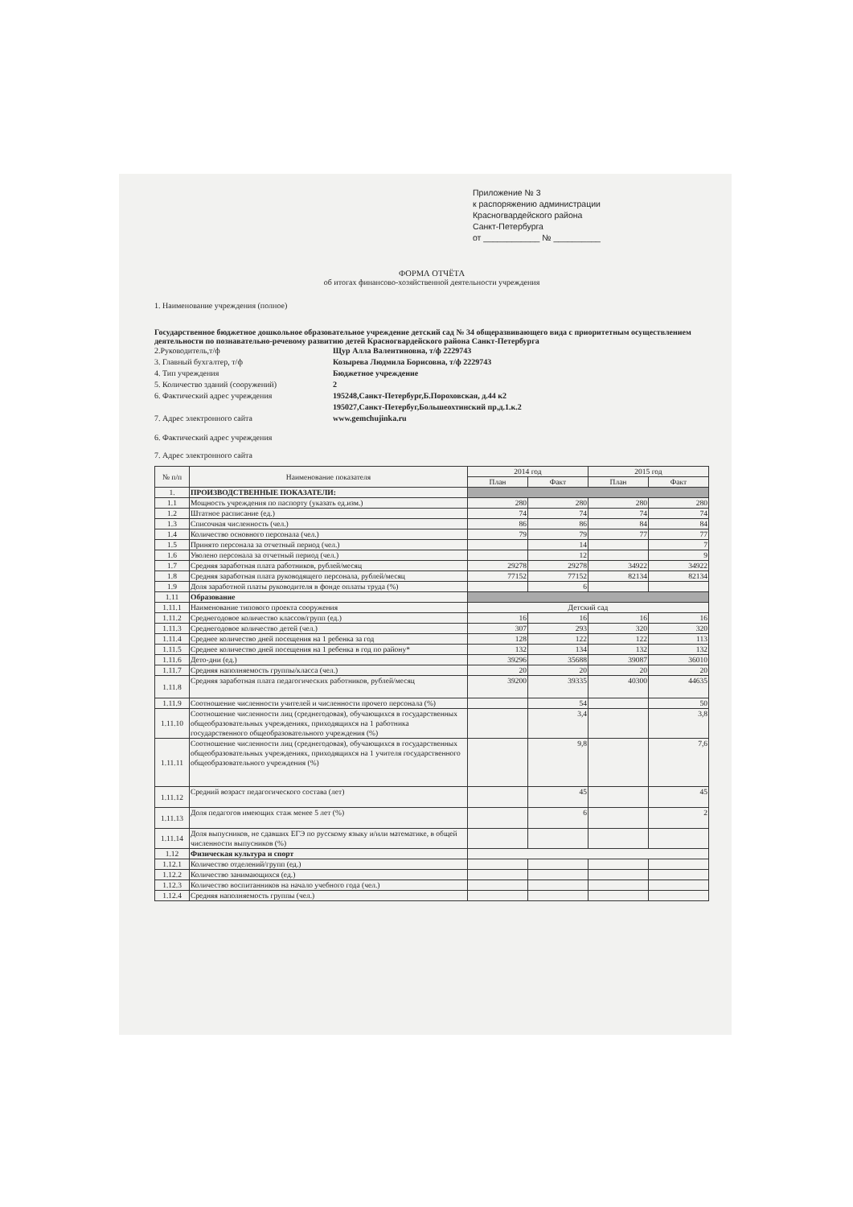Приложение № 3
к распоряжению администрации
Красногвардейского района
Санкт-Петербурга
от ____________ № __________
ФОРМА ОТЧЁТА
об итогах финансово-хозяйственной деятельности учреждения
1. Наименование учреждения (полное)
Государственное бюджетное дошкольное образовательное учреждение детский сад № 34 общеразвивающего вида с приоритетным осуществлением деятельности по познавательно-речевому развитию детей Красногвардейского района Санкт-Петербурга
2.Руководитель,т/ф Щур Алла Валентиновна, т/ф 2229743
3. Главный бухгалтер, т/ф Козырева Людмила Борисовна, т/ф 2229743
4. Тип учреждения Бюджетное учреждение
5. Количество зданий (сооружений) 2
6. Фактический адрес учреждения 195248,Санкт-Петербург,Б.Пороховская, д.44 к2
195027,Санкт-Петербуг,Большеохтинский пр,д.1.к.2
7. Адрес электронного сайта www.gemchujinka.ru
6. Фактический адрес учреждения
7. Адрес электронного сайта
| № п/п | Наименование показателя | 2014 год | | 2015 год | |
| --- | --- | --- | --- | --- | --- |
| | | План | Факт | План | Факт |
| 1. | ПРОИЗВОДСТВЕННЫЕ ПОКАЗАТЕЛИ: | | | | |
| 1.1 | Мощность учреждения по паспорту (указать ед.изм.) | 280 | 280 | 280 | 280 |
| 1.2 | Штатное расписание (ед.) | 74 | 74 | 74 | 74 |
| 1.3 | Списочная численность (чел.) | 86 | 86 | 84 | 84 |
| 1.4 | Количество основного персонала (чел.) | 79 | 79 | 77 | 77 |
| 1.5 | Принято персонала за отчетный период (чел.) | | 14 | | 7 |
| 1.6 | Уволено персонала за отчетный период (чел.) | | 12 | | 9 |
| 1.7 | Средняя заработная плата работников, рублей/месяц | 29278 | 29278 | 34922 | 34922 |
| 1.8 | Средняя заработная плата руководящего персонала, рублей/месяц | 77152 | 77152 | 82134 | 82134 |
| 1.9 | Доля заработной платы руководителя в фонде оплаты труда (%) | | 6 | | |
| 1.11 | Образование | | | | |
| 1.11.1 | Наименование типового проекта сооружения | Детский сад | | | |
| 1.11.2 | Среднегодовое количество классов/групп (ед.) | 16 | 16 | 16 | 16 |
| 1.11.3 | Среднегодовое количество детей (чел.) | 307 | 293 | 320 | 320 |
| 1.11.4 | Среднее количество дней посещения на 1 ребенка за год | 128 | 122 | 122 | 113 |
| 1.11.5 | Среднее количество дней посещения на 1 ребенка в год по району* | 132 | 134 | 132 | 132 |
| 1.11.6 | Дето-дни (ед.) | 39296 | 35688 | 39087 | 36010 |
| 1.11.7 | Средняя наполняемость группы/класса (чел.) | 20 | 20 | 20 | 20 |
| 1.11.8 | Средняя заработная плата педагогических работников, рублей/месяц | 39200 | 39335 | 40300 | 44635 |
| 1.11.9 | Соотношение численности учителей и численности прочего персонала (%) | | 54 | | 50 |
| 1.11.10 | Соотношение численности лиц (среднегодовая), обучающихся в государственных общеобразовательных учреждениях, приходящихся на 1 работника государственного общеобразовательного учреждения (%) | | 3,4 | | 3,8 |
| 1.11.11 | Соотношение численности лиц (среднегодовая), обучающихся в государственных общеобразовательных учреждениях, приходящихся на 1 учителя государственного общеобразовательного учреждения (%) | | 9,8 | | 7,6 |
| 1.11.12 | Средний возраст педагогического состава (лет) | | 45 | | 45 |
| 1.11.13 | Доля педагогов имеющих стаж менее 5 лет (%) | | 6 | | 2 |
| 1.11.14 | Доля выпусников, не сдавших ЕГЭ по русскому языку и/или математике, в общей численности выпусников (%) | | | | |
| 1.12 | Физическая культура и спорт | | | | |
| 1.12.1 | Количество отделений/групп (ед.) | | | | |
| 1.12.2 | Количество занимающихся (ед.) | | | | |
| 1.12.3 | Количество воспитанников на начало учебного года (чел.) | | | | |
| 1.12.4 | Средняя наполняемость группы (чел.) | | | | |